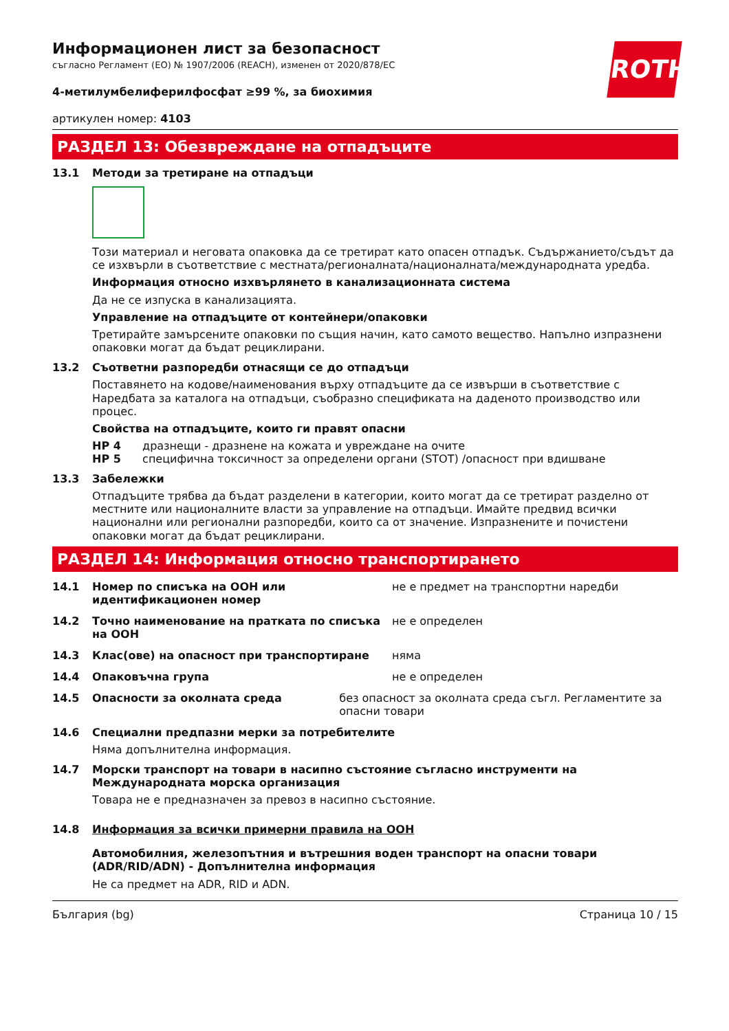ROTH
Информационен лист за безопасност
съгласно Регламент (ЕО) № 1907/2006 (REACH), изменен от 2020/878/ЕС
4-метилумбелиферилфосфат ≥99 %, за биохимия
артикулен номер: 4103
РАЗДЕЛ 13: Обезвреждане на отпадъците
13.1 Методи за третиране на отпадъци
Този материал и неговата опаковка да се третират като опасен отпадък. Съдържанието/съдът да се изхвърли в съответствие с местната/регионалната/националната/международната уредба.
Информация относно изхвърлянето в канализационната система
Да не се изпуска в канализацията.
Управление на отпадъците от контейнери/опаковки
Третирайте замърсените опаковки по същия начин, като самото вещество. Напълно изпразнени опаковки могат да бъдат рециклирани.
13.2 Съответни разпоредби отнасящи се до отпадъци
Поставянето на кодове/наименования върху отпадъците да се извърши в съответствие с Наредбата за каталога на отпадъци, съобразно спецификата на даденото производство или процес.
Свойства на отпадъците, които ги правят опасни
HP 4 дразнещи - дразнене на кожата и увреждане на очите
HP 5 специфична токсичност за определени органи (STOT) /опасност при вдишване
13.3 Забележки
Отпадъците трябва да бъдат разделени в категории, които могат да се третират разделно от местните или националните власти за управление на отпадъци. Имайте предвид всички национални или регионални разпоредби, които са от значение. Изпразнените и почистени опаковки могат да бъдат рециклирани.
РАЗДЕЛ 14: Информация относно транспортирането
14.1 Номер по списъка на ООН или идентификационен номер
не е предмет на транспортни наредби
14.2 Точно наименование на пратката по списъка на ООН
не е определен
14.3 Клас(ове) на опасност при транспортиране няма
14.4 Опаковъчна група не е определен
14.5 Опасности за околната среда без опасност за околната среда съгл. Регламентите за опасни товари
14.6 Специални предпазни мерки за потребителите
Няма допълнителна информация.
14.7 Морски транспорт на товари в насипно състояние съгласно инструменти на Международната морска организация
Товара не е предназначен за превоз в насипно състояние.
14.8 Информация за всички примерни правила на ООН
Автомобилния, железопътния и вътрешния воден транспорт на опасни товари (ADR/RID/ADN) - Допълнителна информация
Не са предмет на ADR, RID и ADN.
България (bg) Страница 10 / 15